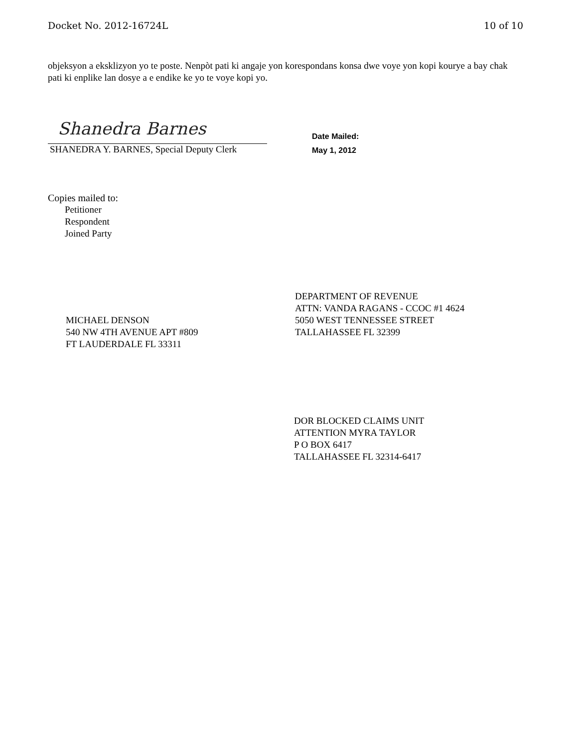Docket No. 2012-16724L 10 of 10
objeksyon a eksklizyon yo te poste. Nenpòt pati ki angaje yon korespondans konsa dwe voye yon kopi kourye a bay chak pati ki enplike lan dosye a e endike ke yo te voye kopi yo.
Shanedra Barnes
SHANEDRA Y. BARNES, Special Deputy Clerk
Date Mailed:
May 1, 2012
Copies mailed to:
Petitioner
Respondent
Joined Party
MICHAEL DENSON
540 NW 4TH AVENUE APT #809
FT LAUDERDALE FL 33311
DEPARTMENT OF REVENUE
ATTN: VANDA RAGANS - CCOC #1 4624
5050 WEST TENNESSEE STREET
TALLAHASSEE FL 32399
DOR BLOCKED CLAIMS UNIT
ATTENTION MYRA TAYLOR
P O BOX 6417
TALLAHASSEE FL 32314-6417